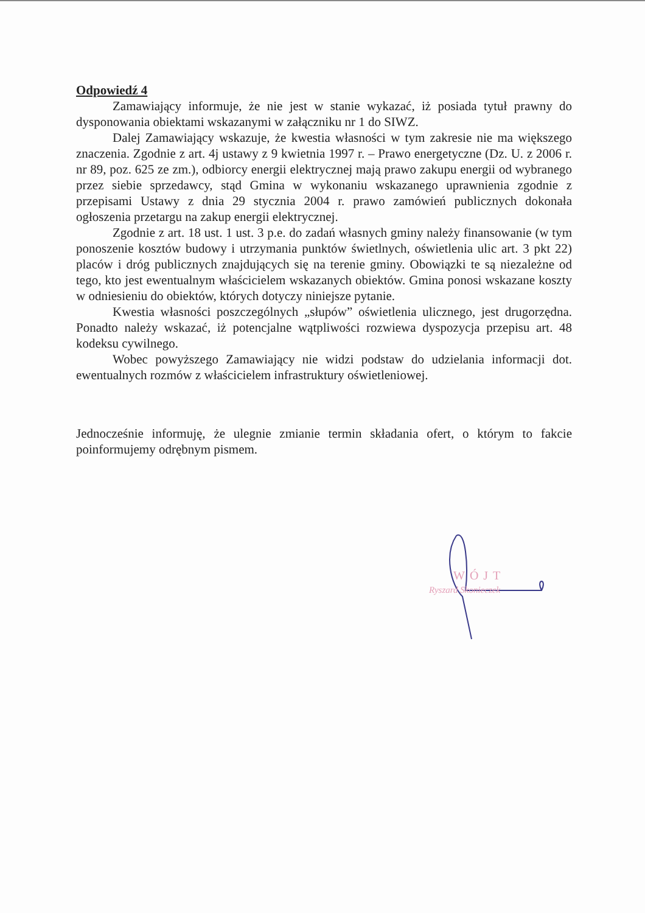WÓJT
Ryszard Skonieczek
Odpowiedź 4
Zamawiający informuje, że nie jest w stanie wykazać, iż posiada tytuł prawny do dysponowania obiektami wskazanymi w załączniku nr 1 do SIWZ.
Dalej Zamawiający wskazuje, że kwestia własności w tym zakresie nie ma większego znaczenia. Zgodnie z art. 4j ustawy z 9 kwietnia 1997 r. – Prawo energetyczne (Dz. U. z 2006 r. nr 89, poz. 625 ze zm.), odbiorcy energii elektrycznej mają prawo zakupu energii od wybranego przez siebie sprzedawcy, stąd Gmina w wykonaniu wskazanego uprawnienia zgodnie z przepisami Ustawy z dnia 29 stycznia 2004 r. prawo zamówień publicznych dokonała ogłoszenia przetargu na zakup energii elektrycznej.
Zgodnie z art. 18 ust. 1 ust. 3 p.e. do zadań własnych gminy należy finansowanie (w tym ponoszenie kosztów budowy i utrzymania punktów świetlnych, oświetlenia ulic art. 3 pkt 22) placów i dróg publicznych znajdujących się na terenie gminy. Obowiązki te są niezależne od tego, kto jest ewentualnym właścicielem wskazanych obiektów. Gmina ponosi wskazane koszty w odniesieniu do obiektów, których dotyczy niniejsze pytanie.
Kwestia własności poszczególnych „słupów” oświetlenia ulicznego, jest drugorzędna. Ponadto należy wskazać, iż potencjalne wątpliwości rozwiewa dyspozycja przepisu art. 48 kodeksu cywilnego.
Wobec powyższego Zamawiający nie widzi podstaw do udzielania informacji dot. ewentualnych rozmów z właścicielem infrastruktury oświetleniowej.
Jednocześnie informuję, że ulegnie zmianie termin składania ofert, o którym to fakcie poinformujemy odrębnym pismem.